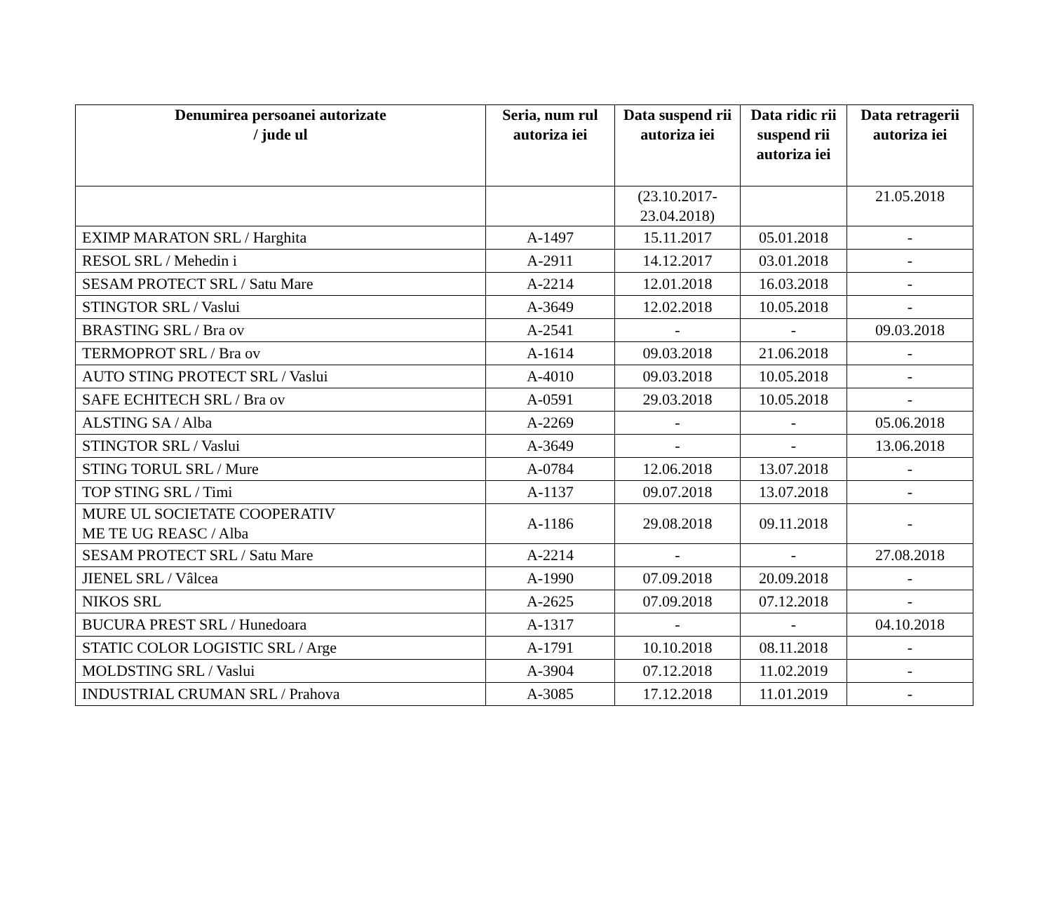| Denumirea persoanei autorizate / jude ul | Seria, num rul autoriza iei | Data suspend rii autoriza iei | Data ridic rii suspend rii autoriza iei | Data retragerii autoriza iei |
| --- | --- | --- | --- | --- |
| | | (23.10.2017- 23.04.2018) | | 21.05.2018 |
| EXIMP MARATON SRL / Harghita | A-1497 | 15.11.2017 | 05.01.2018 | - |
| RESOL SRL / Mehedin i | A-2911 | 14.12.2017 | 03.01.2018 | - |
| SESAM PROTECT SRL / Satu Mare | A-2214 | 12.01.2018 | 16.03.2018 | - |
| STINGTOR SRL / Vaslui | A-3649 | 12.02.2018 | 10.05.2018 | - |
| BRASTING SRL / Bra ov | A-2541 | - | - | 09.03.2018 |
| TERMOPROT SRL / Bra ov | A-1614 | 09.03.2018 | 21.06.2018 | - |
| AUTO STING PROTECT SRL / Vaslui | A-4010 | 09.03.2018 | 10.05.2018 | - |
| SAFE ECHITECH SRL / Bra ov | A-0591 | 29.03.2018 | 10.05.2018 | - |
| ALSTING SA / Alba | A-2269 | - | - | 05.06.2018 |
| STINGTOR SRL / Vaslui | A-3649 | - | - | 13.06.2018 |
| STING TORUL SRL / Mure | A-0784 | 12.06.2018 | 13.07.2018 | - |
| TOP STING SRL / Timi | A-1137 | 09.07.2018 | 13.07.2018 | - |
| MURE UL SOCIETATE COOPERATIV ME TE UG REASC / Alba | A-1186 | 29.08.2018 | 09.11.2018 | - |
| SESAM PROTECT SRL / Satu Mare | A-2214 | - | - | 27.08.2018 |
| JIENEL SRL / Vâlcea | A-1990 | 07.09.2018 | 20.09.2018 | - |
| NIKOS SRL | A-2625 | 07.09.2018 | 07.12.2018 | - |
| BUCURA PREST SRL / Hunedoara | A-1317 | - | - | 04.10.2018 |
| STATIC COLOR LOGISTIC SRL / Arge | A-1791 | 10.10.2018 | 08.11.2018 | - |
| MOLDSTING SRL / Vaslui | A-3904 | 07.12.2018 | 11.02.2019 | - |
| INDUSTRIAL CRUMAN SRL / Prahova | A-3085 | 17.12.2018 | 11.01.2019 | - |